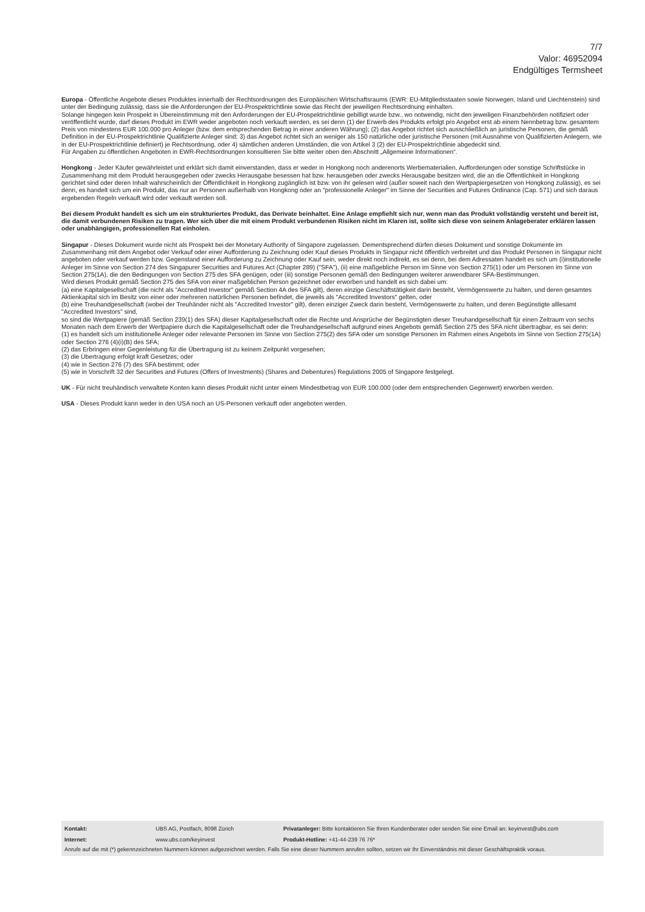7/7
Valor: 46952094
Endgültiges Termsheet
Europa - Öffentliche Angebote dieses Produktes innerhalb der Rechtsordnungen des Europäischen Wirtschaftsraums (EWR: EU-Mitgliedsstaaten sowie Norwegen, Island und Liechtenstein) sind unter der Bedingung zulässig, dass sie die Anforderungen der EU-Prospektrichtlinie sowie das Recht der jeweiligen Rechtsordnung einhalten.
Solange hingegen kein Prospekt in Übereinstimmung mit den Anforderungen der EU-Prospektrichtlinie gebilligt wurde bzw., wo notwendig, nicht den jeweiligen Finanzbehörden notifiziert oder veröffentlicht wurde, darf dieses Produkt im EWR weder angeboten noch verkauft werden, es sei denn (1) der Erwerb des Produkts erfolgt pro Angebot erst ab einem Nennbetrag bzw. gesamtem Preis von mindestens EUR 100.000 pro Anleger (bzw. dem entsprechenden Betrag in einer anderen Währung); (2) das Angebot richtet sich ausschließlich an juristische Personen, die gemäß Definition in der EU-Prospektrichtlinie Qualifizierte Anleger sind; 3) das Angebot richtet sich an weniger als 150 natürliche oder juristische Personen (mit Ausnahme von Qualifizierten Anlegern, wie in der EU-Prospektrichtlinie definiert) je Rechtsordnung, oder 4) sämtlichen anderen Umständen, die von Artikel 3 (2) der EU-Prospektrichtlinie abgedeckt sind.
Für Angaben zu öffentlichen Angeboten in EWR-Rechtsordnungen konsultieren Sie bitte weiter oben den Abschnitt „Allgemeine Informationen“.
Hongkong - Jeder Käufer gewährleistet und erklärt sich damit einverstanden, dass er weder in Hongkong noch anderenorts Werbematerialien, Aufforderungen oder sonstige Schriftstücke in Zusammenhang mit dem Produkt herausgegeben oder zwecks Herausgabe besessen hat bzw. herausgeben oder zwecks Herausgabe besitzen wird, die an die Öffentlichkeit in Hongkong gerichtet sind oder deren Inhalt wahrscheinlich der Öffentlichkeit in Hongkong zugänglich ist bzw. von ihr gelesen wird (außer soweit nach den Wertpapiergesetzen von Hongkong zulässig), es sei denn, es handelt sich um ein Produkt, das nur an Personen außerhalb von Hongkong oder an "professionelle Anleger" im Sinne der Securities and Futures Ordinance (Cap. 571) und sich daraus ergebenden Regeln verkauft wird oder verkauft werden soll.
Bei diesem Produkt handelt es sich um ein strukturiertes Produkt, das Derivate beinhaltet. Eine Anlage empfiehlt sich nur, wenn man das Produkt vollständig versteht und bereit ist, die damit verbundenen Risiken zu tragen. Wer sich über die mit einem Produkt verbundenen Risiken nicht im Klaren ist, sollte sich diese von seinem Anlageberater erklären lassen oder unabhängigen, professionellen Rat einholen.
Singapur - Dieses Dokument wurde nicht als Prospekt bei der Monetary Authority of Singapore zugelassen. Dementsprechend dürfen dieses Dokument und sonstige Dokumente im Zusammenhang mit dem Angebot oder Verkauf oder einer Aufforderung zu Zeichnung oder Kauf dieses Produkts in Singapur nicht öffentlich verbreitet und das Produkt Personen in Singapur nicht angeboten oder verkauf werden bzw. Gegenstand einer Aufforderung zu Zeichnung oder Kauf sein, weder direkt noch indirekt, es sei denn, bei dem Adressaten handelt es sich um (i)institutionelle Anleger im Sinne von Section 274 des Singapurer Securities and Futures Act (Chapter 289) ("SFA"), (ii) eine maßgebliche Person im Sinne von Section 275(1) oder um Personen im Sinne von Section 275(1A), die den Bedingungen von Section 275 des SFA genügen, oder (iii) sonstige Personen gemäß den Bedingungen weiterer anwendbarer SFA-Bestimmungen.
Wird dieses Produkt gemäß Section 275 des SFA von einer maßgeblichen Person gezeichnet oder erworben und handelt es sich dabei um:
(a) eine Kapitalgesellschaft (die nicht als "Accredited Investor" gemäß Section 4A des SFA gilt), deren einzige Geschäftstätigkeit darin besteht, Vermögenswerte zu halten, und deren gesamtes Aktienkapital sich im Besitz von einer oder mehreren natürlichen Personen befindet, die jeweils als "Accredited Investors" gelten, oder
(b) eine Treuhandgesellschaft (wobei der Treuhänder nicht als "Accredited Investor" gilt), deren einziger Zweck darin besteht, Vermögenswerte zu halten, und deren Begünstigte alllesamt "Accredited Investors" sind,
so sind die Wertpapiere (gemäß Section 239(1) des SFA) dieser Kapitalgesellschaft oder die Rechte und Ansprüche der Begünstigten dieser Treuhandgesellschaft für einen Zeitraum von sechs Monaten nach dem Erwerb der Wertpapiere durch die Kapitalgesellschaft oder die Treuhandgesellschaft aufgrund eines Angebots gemäß Section 275 des SFA nicht übertragbar, es sei denn:
(1) es handelt sich um institutionelle Anleger oder relevante Personen im Sinne von Section 275(2) des SFA oder um sonstige Personen im Rahmen eines Angebots im Sinne von Section 275(1A) oder Section 276 (4)(i)(B) des SFA;
(2) das Erbringen einer Gegenleistung für die Übertragung ist zu keinem Zeitpunkt vorgesehen;
(3) die Übertragung erfolgt kraft Gesetzes; oder
(4) wie in Section 276 (7) des SFA bestimmt; oder
(5) wie in Vorschrift 32 der Securities and Futures (Offers of Investments) (Shares and Debentures) Regulations 2005 of Singapore festgelegt.
UK - Für nicht treuhändisch verwaltete Konten kann dieses Produkt nicht unter einem Mindestbetrag von EUR 100.000 (oder dem entsprechenden Gegenwert) erworben werden.
USA - Dieses Produkt kann weder in den USA noch an US-Personen verkauft oder angeboten werden.
| Kontakt: | UBS AG, Postfach, 8098 Zürich | Privatanleger: Bitte kontaktieren Sie Ihren Kundenberater oder senden Sie eine Email an: keyinvest@ubs.com |
| Internet: | www.ubs.com/keyinvest | Produkt-Hotline: +41-44-239 76 76* |
Anrufe auf die mit (*) gekennzeichneten Nummern können aufgezeichnet werden. Falls Sie eine dieser Nummern anrufen sollten, setzen wir Ihr Einverständnis mit dieser Geschäftspraktik voraus.